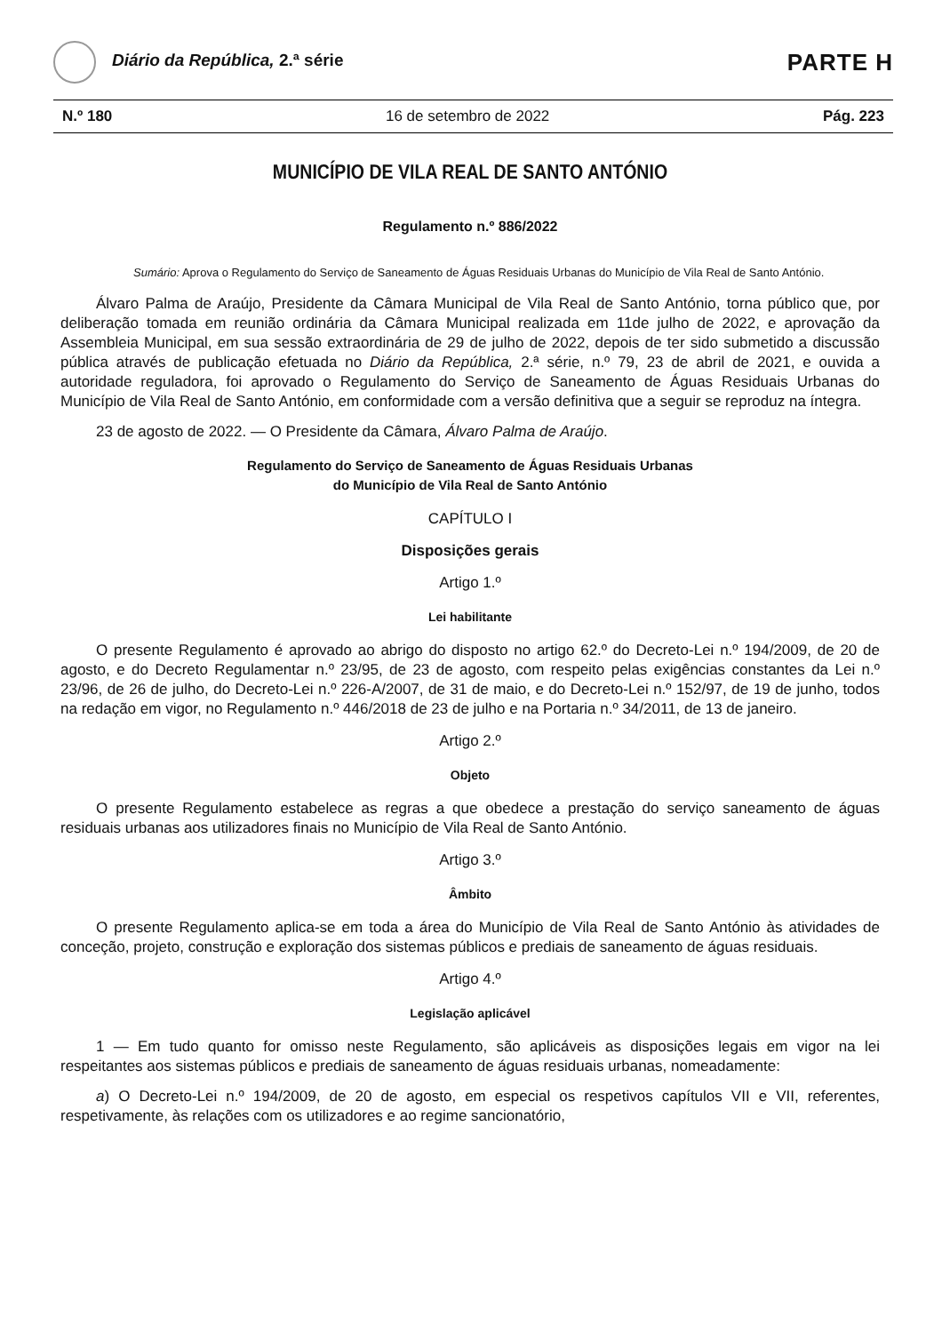Diário da República, 2.ª série
PARTE H
N.º 180 16 de setembro de 2022 Pág. 223
MUNICÍPIO DE VILA REAL DE SANTO ANTÓNIO
Regulamento n.º 886/2022
Sumário: Aprova o Regulamento do Serviço de Saneamento de Águas Residuais Urbanas do Município de Vila Real de Santo António.
Álvaro Palma de Araújo, Presidente da Câmara Municipal de Vila Real de Santo António, torna público que, por deliberação tomada em reunião ordinária da Câmara Municipal realizada em 11de julho de 2022, e aprovação da Assembleia Municipal, em sua sessão extraordinária de 29 de julho de 2022, depois de ter sido submetido a discussão pública através de publicação efetuada no Diário da República, 2.ª série, n.º 79, 23 de abril de 2021, e ouvida a autoridade reguladora, foi aprovado o Regulamento do Serviço de Saneamento de Águas Residuais Urbanas do Município de Vila Real de Santo António, em conformidade com a versão definitiva que a seguir se reproduz na íntegra.
23 de agosto de 2022. — O Presidente da Câmara, Álvaro Palma de Araújo.
Regulamento do Serviço de Saneamento de Águas Residuais Urbanas
do Município de Vila Real de Santo António
CAPÍTULO I
Disposições gerais
Artigo 1.º
Lei habilitante
O presente Regulamento é aprovado ao abrigo do disposto no artigo 62.º do Decreto-Lei n.º 194/2009, de 20 de agosto, e do Decreto Regulamentar n.º 23/95, de 23 de agosto, com respeito pelas exigências constantes da Lei n.º 23/96, de 26 de julho, do Decreto-Lei n.º 226-A/2007, de 31 de maio, e do Decreto-Lei n.º 152/97, de 19 de junho, todos na redação em vigor, no Regulamento n.º 446/2018 de 23 de julho e na Portaria n.º 34/2011, de 13 de janeiro.
Artigo 2.º
Objeto
O presente Regulamento estabelece as regras a que obedece a prestação do serviço saneamento de águas residuais urbanas aos utilizadores finais no Município de Vila Real de Santo António.
Artigo 3.º
Âmbito
O presente Regulamento aplica-se em toda a área do Município de Vila Real de Santo António às atividades de conceção, projeto, construção e exploração dos sistemas públicos e prediais de saneamento de águas residuais.
Artigo 4.º
Legislação aplicável
1 — Em tudo quanto for omisso neste Regulamento, são aplicáveis as disposições legais em vigor na lei respeitantes aos sistemas públicos e prediais de saneamento de águas residuais urbanas, nomeadamente:
a) O Decreto-Lei n.º 194/2009, de 20 de agosto, em especial os respetivos capítulos VII e VII, referentes, respetivamente, às relações com os utilizadores e ao regime sancionatório,